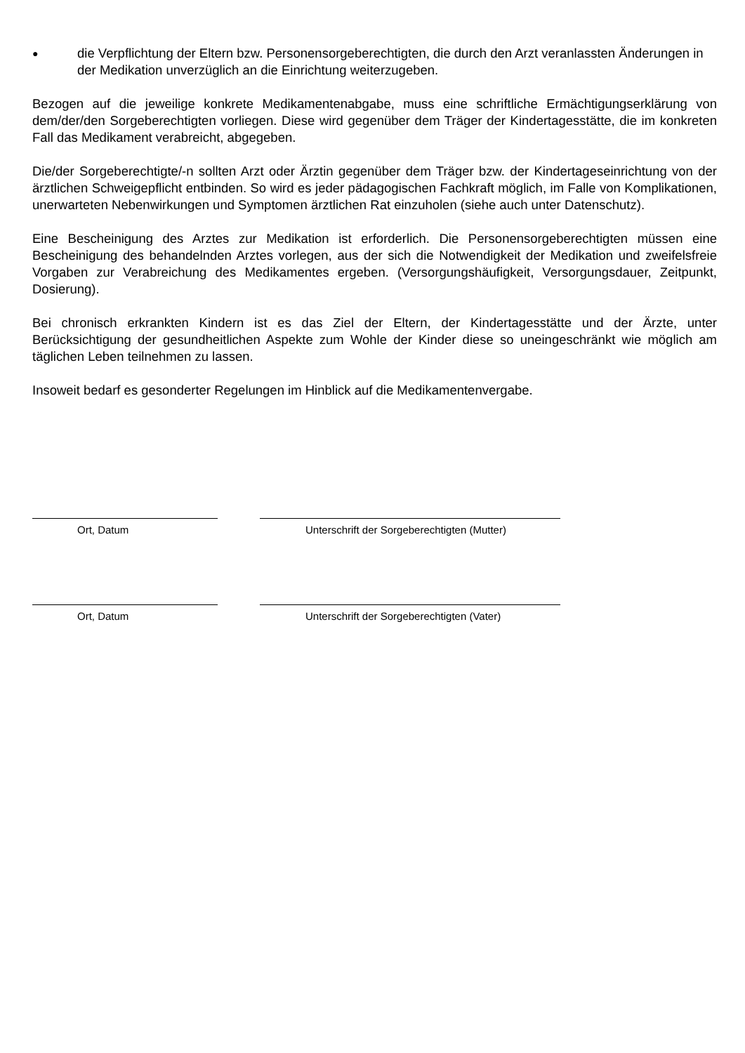● die Verpflichtung der Eltern bzw. Personensorgeberechtigten, die durch den Arzt veranlassten Änderungen in der Medikation unverzüglich an die Einrichtung weiterzugeben.
Bezogen auf die jeweilige konkrete Medikamentenabgabe, muss eine schriftliche Ermächtigungserklärung von dem/der/den Sorgeberechtigten vorliegen. Diese wird gegenüber dem Träger der Kindertagesstätte, die im konkreten Fall das Medikament verabreicht, abgegeben.
Die/der Sorgeberechtigte/-n sollten Arzt oder Ärztin gegenüber dem Träger bzw. der Kindertageseinrichtung von der ärztlichen Schweigepflicht entbinden. So wird es jeder pädagogischen Fachkraft möglich, im Falle von Komplikationen, unerwarteten Nebenwirkungen und Symptomen ärztlichen Rat einzuholen (siehe auch unter Datenschutz).
Eine Bescheinigung des Arztes zur Medikation ist erforderlich. Die Personensorgeberechtigten müssen eine Bescheinigung des behandelnden Arztes vorlegen, aus der sich die Notwendigkeit der Medikation und zweifelsfreie Vorgaben zur Verabreichung des Medikamentes ergeben. (Versorgungshäufigkeit, Versorgungsdauer, Zeitpunkt, Dosierung).
Bei chronisch erkrankten Kindern ist es das Ziel der Eltern, der Kindertagesstätte und der Ärzte, unter Berücksichtigung der gesundheitlichen Aspekte zum Wohle der Kinder diese so uneingeschränkt wie möglich am täglichen Leben teilnehmen zu lassen.
Insoweit bedarf es gesonderter Regelungen im Hinblick auf die Medikamentenvergabe.
Ort, Datum Unterschrift der Sorgeberechtigten (Mutter)
Ort, Datum Unterschrift der Sorgeberechtigten (Vater)